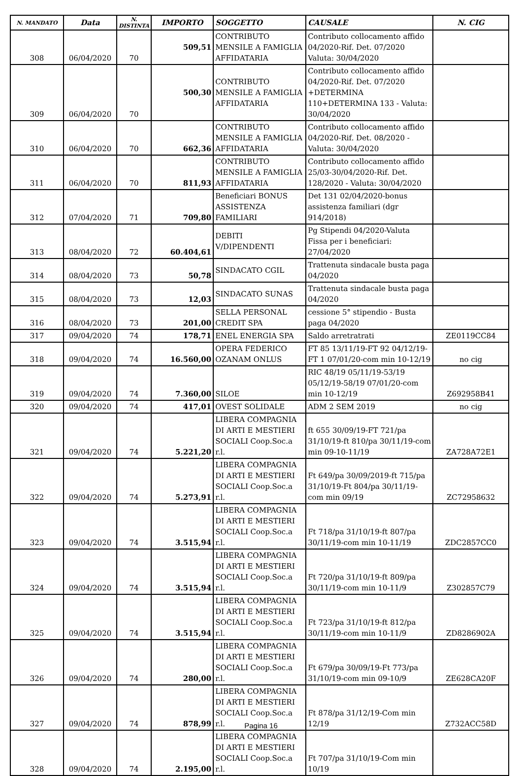| N. MANDATO | Data | N. DISTINTA | IMPORTO | SOGGETTO | CAUSALE | N. CIG |
| --- | --- | --- | --- | --- | --- | --- |
| 308 | 06/04/2020 | 70 | 509,51 | CONTRIBUTO MENSILE A FAMIGLIA AFFIDATARIA | Contributo collocamento affido 04/2020-Rif. Det. 07/2020 Valuta: 30/04/2020 | |
| 309 | 06/04/2020 | 70 | 500,30 | CONTRIBUTO MENSILE A FAMIGLIA AFFIDATARIA | Contributo collocamento affido 04/2020-Rif. Det. 07/2020 +DETERMINA 110+DETERMINA 133 - Valuta: 30/04/2020 | |
| 310 | 06/04/2020 | 70 | 662,36 | CONTRIBUTO MENSILE A FAMIGLIA AFFIDATARIA | Contributo collocamento affido 04/2020-Rif. Det. 08/2020 - Valuta: 30/04/2020 | |
| 311 | 06/04/2020 | 70 | 811,93 | CONTRIBUTO MENSILE A FAMIGLIA AFFIDATARIA | Contributo collocamento affido 25/03-30/04/2020-Rif. Det. 128/2020 - Valuta: 30/04/2020 | |
| 312 | 07/04/2020 | 71 | 709,80 | Beneficiari BONUS ASSISTENZA FAMILIARI | Det 131 02/04/2020-bonus assistenza familiari (dgr 914/2018) | |
| 313 | 08/04/2020 | 72 | 60.404,61 | DEBITI V/DIPENDENTI | Pg Stipendi 04/2020-Valuta Fissa per i beneficiari: 27/04/2020 | |
| 314 | 08/04/2020 | 73 | 50,78 | SINDACATO CGIL | Trattenuta sindacale busta paga 04/2020 | |
| 315 | 08/04/2020 | 73 | 12,03 | SINDACATO SUNAS | Trattenuta sindacale busta paga 04/2020 | |
| 316 | 08/04/2020 | 73 | 201,00 | SELLA PERSONAL CREDIT SPA | cessione 5° stipendio - Busta paga 04/2020 | |
| 317 | 09/04/2020 | 74 | 178,71 | ENEL ENERGIA SPA | Saldo arretratrati | ZE0119CC84 |
| 318 | 09/04/2020 | 74 | 16.560,00 | OPERA FEDERICO OZANAM ONLUS | FT 85 13/11/19-FT 92 04/12/19-FT 1 07/01/20-com min 10-12/19 | no cig |
| 319 | 09/04/2020 | 74 | 7.360,00 | SILOE | RIC 48/19 05/11/19-53/19 05/12/19-58/19 07/01/20-com min 10-12/19 | Z692958B41 |
| 320 | 09/04/2020 | 74 | 417,01 | OVEST SOLIDALE | ADM 2 SEM 2019 | no cig |
| 321 | 09/04/2020 | 74 | 5.221,20 | LIBERA COMPAGNIA DI ARTI E MESTIERI SOCIALI Coop.Soc.a r.l. | ft 655 30/09/19-FT 721/pa 31/10/19-ft 810/pa 30/11/19-com min 09-10-11/19 | ZA728A72E1 |
| 322 | 09/04/2020 | 74 | 5.273,91 | LIBERA COMPAGNIA DI ARTI E MESTIERI SOCIALI Coop.Soc.a r.l. | Ft 649/pa 30/09/2019-ft 715/pa 31/10/19-Ft 804/pa 30/11/19-com min 09/19 | ZC72958632 |
| 323 | 09/04/2020 | 74 | 3.515,94 | LIBERA COMPAGNIA DI ARTI E MESTIERI SOCIALI Coop.Soc.a r.l. | Ft 718/pa 31/10/19-ft 807/pa 30/11/19-com min 10-11/19 | ZDC2857CC0 |
| 324 | 09/04/2020 | 74 | 3.515,94 | LIBERA COMPAGNIA DI ARTI E MESTIERI SOCIALI Coop.Soc.a r.l. | Ft 720/pa 31/10/19-ft 809/pa 30/11/19-com min 10-11/9 | Z302857C79 |
| 325 | 09/04/2020 | 74 | 3.515,94 | LIBERA COMPAGNIA DI ARTI E MESTIERI SOCIALI Coop.Soc.a r.l. | Ft 723/pa 31/10/19-ft 812/pa 30/11/19-com min 10-11/9 | ZD8286902A |
| 326 | 09/04/2020 | 74 | 280,00 | LIBERA COMPAGNIA DI ARTI E MESTIERI SOCIALI Coop.Soc.a r.l. | Ft 679/pa 30/09/19-Ft 773/pa 31/10/19-com min 09-10/9 | ZE628CA20F |
| 327 | 09/04/2020 | 74 | 878,99 | LIBERA COMPAGNIA DI ARTI E MESTIERI SOCIALI Coop.Soc.a r.l. | Ft 878/pa 31/12/19-Com min 12/19 | Z732ACC58D |
| 328 | 09/04/2020 | 74 | 2.195,00 | LIBERA COMPAGNIA DI ARTI E MESTIERI SOCIALI Coop.Soc.a r.l. | Ft 707/pa 31/10/19-Com min 10/19 | |
Pagina 16